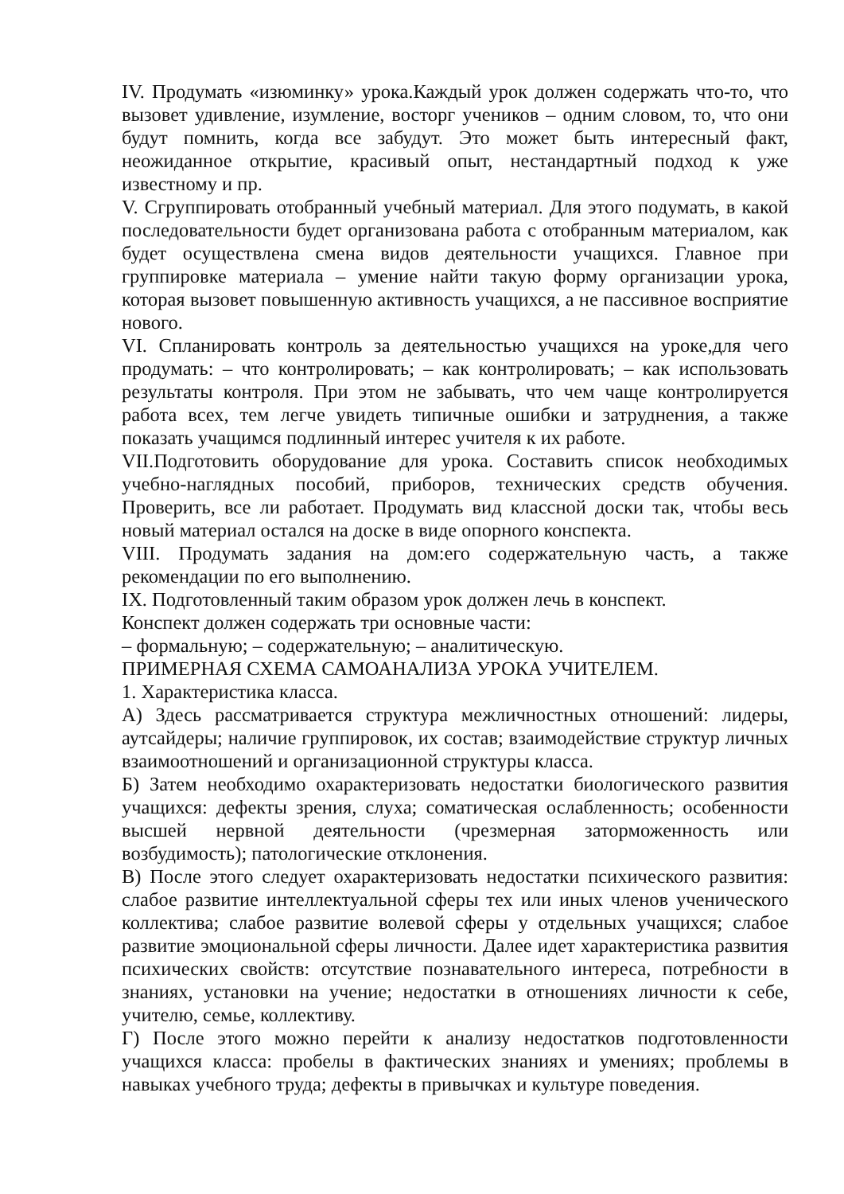IV. Продумать «изюминку» урока.Каждый урок должен содержать что-то, что вызовет удивление, изумление, восторг учеников – одним словом, то, что они будут помнить, когда все забудут. Это может быть интересный факт, неожиданное открытие, красивый опыт, нестандартный подход к уже известному и пр.
V. Сгруппировать отобранный учебный материал. Для этого подумать, в какой последовательности будет организована работа с отобранным материалом, как будет осуществлена смена видов деятельности учащихся. Главное при группировке материала – умение найти такую форму организации урока, которая вызовет повышенную активность учащихся, а не пассивное восприятие нового.
VI. Спланировать контроль за деятельностью учащихся на уроке,для чего продумать: – что контролировать; – как контролировать; – как использовать результаты контроля. При этом не забывать, что чем чаще контролируется работа всех, тем легче увидеть типичные ошибки и затруднения, а также показать учащимся подлинный интерес учителя к их работе.
VII.Подготовить оборудование для урока. Составить список необходимых учебно-наглядных пособий, приборов, технических средств обучения. Проверить, все ли работает. Продумать вид классной доски так, чтобы весь новый материал остался на доске в виде опорного конспекта.
VIII. Продумать задания на дом:его содержательную часть, а также рекомендации по его выполнению.
IX. Подготовленный таким образом урок должен лечь в конспект.
Конспект должен содержать три основные части:
– формальную; – содержательную; – аналитическую.
ПРИМЕРНАЯ СХЕМА САМОАНАЛИЗА УРОКА УЧИТЕЛЕМ.
1. Характеристика класса.
А) Здесь рассматривается структура межличностных отношений: лидеры, аутсайдеры; наличие группировок, их состав; взаимодействие структур личных взаимоотношений и организационной структуры класса.
Б) Затем необходимо охарактеризовать недостатки биологического развития учащихся: дефекты зрения, слуха; соматическая ослабленность; особенности высшей нервной деятельности (чрезмерная заторможенность или возбудимость); патологические отклонения.
В) После этого следует охарактеризовать недостатки психического развития: слабое развитие интеллектуальной сферы тех или иных членов ученического коллектива; слабое развитие волевой сферы у отдельных учащихся; слабое развитие эмоциональной сферы личности. Далее идет характеристика развития психических свойств: отсутствие познавательного интереса, потребности в знаниях, установки на учение; недостатки в отношениях личности к себе, учителю, семье, коллективу.
Г) После этого можно перейти к анализу недостатков подготовленности учащихся класса: пробелы в фактических знаниях и умениях; проблемы в навыках учебного труда; дефекты в привычках и культуре поведения.